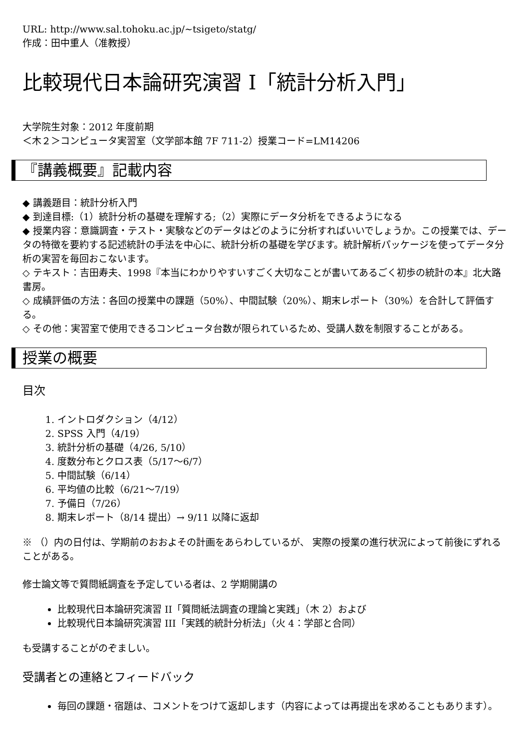URL: http://www.sal.tohoku.ac.jp/~tsigeto/statg/
作成：田中重人（准教授）
比較現代日本論研究演習 I「統計分析入門」
大学院生対象：2012 年度前期
＜木２＞コンピュータ実習室（文学部本館 7F 711-2）授業コード=LM14206
『講義概要』記載内容
◆ 講義題目：統計分析入門
◆ 到達目標:（1）統計分析の基礎を理解する;（2）実際にデータ分析をできるようになる
◆ 授業内容：意識調査・テスト・実験などのデータはどのように分析すればいいでしょうか。この授業では、データの特徴を要約する記述統計の手法を中心に、統計分析の基礎を学びます。統計解析パッケージを使ってデータ分析の実習を毎回おこないます。
◇ テキスト：吉田寿夫、1998『本当にわかりやすいすごく大切なことが書いてあるごく初歩の統計の本』北大路書房。
◇ 成績評価の方法：各回の授業中の課題（50%）、中間試験（20%）、期末レポート（30%）を合計して評価する。
◇ その他：実習室で使用できるコンピュータ台数が限られているため、受講人数を制限することがある。
授業の概要
目次
1. イントロダクション（4/12）
2. SPSS 入門（4/19）
3. 統計分析の基礎（4/26, 5/10）
4. 度数分布とクロス表（5/17～6/7）
5. 中間試験（6/14）
6. 平均値の比較（6/21～7/19）
7. 予備日（7/26）
8. 期末レポート（8/14 提出）→ 9/11 以降に返却
※ （）内の日付は、学期前のおおよその計画をあらわしているが、 実際の授業の進行状況によって前後にずれることがある。
修士論文等で質問紙調査を予定している者は、2 学期開講の
比較現代日本論研究演習 II「質問紙法調査の理論と実践」（木 2）および
比較現代日本論研究演習 III「実践的統計分析法」（火 4：学部と合同）
も受講することがのぞましい。
受講者との連絡とフィードバック
毎回の課題・宿題は、コメントをつけて返却します（内容によっては再提出を求めることもあります）。